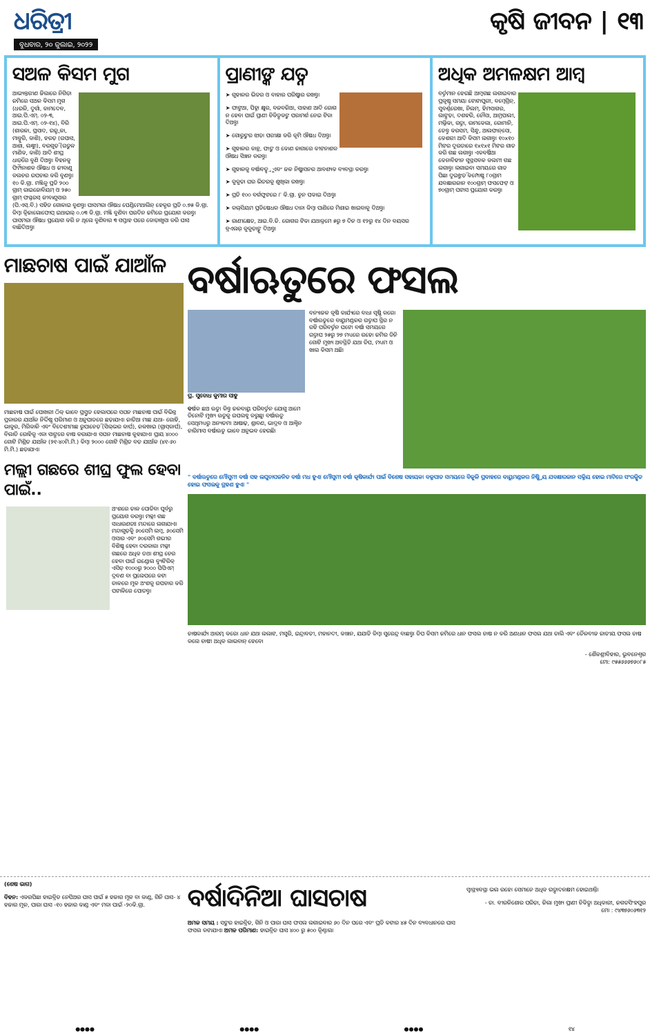ଧରିତ୍ରୀ
ବୁଧବାର, ୨୦ ଜୁଲାଇ, ୨୦୨୨
କୃଷି ଜୀବନ | ୧୩
ସଅଳ କିସମ ମୁଗ
ଆଭ୍ୟନ୍ତରୀଣ ଜିଲାରେ ନିଗିଡ଼ା ଜମିରେ ସଅଳ କିସମ ମୁଗ (ଧଉଳି, ଦୁର୍ଗା, କାମଦେବ, ଆଇ.ପି.ଏମ୍. ୦୨-୩, ଆଇ.ପି.ଏମ୍. ୦୨-୧୪), ବିରି (ଶାରଳା, ପ୍ରସାଦ, ଉଜ୍ଜ୍ୱଳା, ମାଳ୍ପୁରି, କାଶି), ହରଡ଼ (ଉପାସ, ଆଶା, ଲକ୍ଷ୍ମୀ), ବରଗୁଡ଼ି (ଉତ୍କଳ ମାଣିକ, କାଶି) ଆଦି ଶୀଘ୍ର ଧାଡ଼ିରେ ବୁଣି ଦିଅନ୍ତୁ। ବିହନକୁ ଫିମ୍ପିନାଶକ ଔଷଧ ଓ ଜୀବାଣୁ କଲଚର ଉପଚାର କରି ବୁଣନ୍ତୁ। ୧୦ କି.ଗ୍ରା. ମଞ୍ଜିକୁ ପ୍ରତି ୨୦୦ ଗ୍ରାମ୍ ରାଇଜୋବିୟମ୍ ଓ ୨୫୦ ଗ୍ରାମ୍ ଫସ୍ଫରସ୍ ଜୀବାଣୁସାର (ପି.ଏସ୍.ବି.) ସହିତ ଗୋଳାଇ ବୁଣନ୍ତୁ। ଘାସମରା ଔଷଧ ପେଣ୍ଡିମେଥାଲିନ୍ ହେକ୍ଟର ପ୍ରତି ୦.୭୫ କି.ଗ୍ରା. କିମ୍ବା କ୍ୱିଜାଲୋଫୋପ୍ ଇଥାଇଲ୍ ୦.୦୩ କି.ଗ୍ରା. ମଞ୍ଜି ବୁଣିବା ପରଦିନ ଜମିରେ ପ୍ରୟୋଗ କରନ୍ତୁ। ଘାସମରା ଔଷଧ ପ୍ରୟୋଗ କରି ନ ଥିଲେ ବୁଣିବାର ୩ ସପ୍ତାହ ପରେ କୋଡ଼ାଖୁସା କରି ଘାସ ବାଛିଦିଅନ୍ତୁ।
ପ୍ରାଣୀଙ୍କ ଯତ୍ନ
➤ ଗୁହାଳର ଭିତର ଓ ବାହାର ପରିଷ୍କାର ରଖନ୍ତୁ।
➤ ଫାଟୁଆ, ପିହ୍ନା କ୍ଷୁର, ବଜବଜିଆ, ସାହାଣ ଆଦି ରୋଗ ନ ହେବା ପାଇଁ ପ୍ରାଣୀ ଚିକିତ୍ସକଙ୍କ ପରାମର୍ଶ ନେଇ ଟିକା ଦିଅନ୍ତୁ।
➤ ଗୋରୁଙ୍କର ଝାଡ଼ା ପରୀକ୍ଷା କରି କୃମି ଔଷଧ ଦିଅନ୍ତୁ।
➤ ଗୁହାଳର କାନ୍ଥ, ଫାଙ୍କ ଓ କୋଣ ଜାଗାରେ କୀଟନାଶକ ଔଷଧ ସିଞ୍ଚନ କରନ୍ତୁ।
➤ ଗୁହାଳକୁ ବର୍ଷାବତ୍ସ୍ତୁ ଏବଂ ଜଳ ନିଷ୍କାସନର ଆବଶ୍ୟକ ବ୍ୟବସ୍ଥା କରନ୍ତୁ।
➤ କୁକୁଡ଼ା ଘର ଭିତରକୁ ଶୁଖିଲା ରଖନ୍ତୁ।
➤ ପ୍ରତି ୧୦୦ ବର୍ଗଫୁଟରେ ୮ କି.ଗ୍ରା. ଚୂନ ପକାଇ ଦିଅନ୍ତୁ।
➤ କଲ୍‌ସିୟମ ପ୍ରତିଷେଧକ ଔଷଧ ଦାନା କିମ୍ବା ପାଣିରେ ମିଶାଇ ଖାଇବାକୁ ଦିଅନ୍ତୁ।
➤ ରାଣୀକ୍ଷେତ, ଆଇ.ବି.ଡି. ରୋଗର ଟିକା ଯଥାକ୍ରମେ ୫ରୁ ୭ ଦିନ ଓ ୧୨ରୁ ୧୪ ଦିନ ବୟସର ବ୍ରଏଲର୍ କୁକୁଡ଼ାଙ୍କୁ ଦିଅନ୍ତୁ।
ଅଧିକ ଅମଳକ୍ଷମ ଆମ୍ବ
ବର୍ତ୍ତମାନ ହେଉଛି ଆମ୍ବଗଛ ଲଗାଇବାର ପ୍ରକୃଷ୍ଟ ସମୟ। ଟୋଟାପୁରୀ, ବମ୍ବେଗ୍ରିନ୍, ସୁବର୍ଣ୍ଣରେଖା, ନିଲମ୍, ହିମସାଗର, ଲାଙ୍ଗଡ଼ା, ଦଶହରି, ଚୌସା, ଆମ୍ରପାଲୀ, ମଲ୍ଲିକା, ରତ୍ନା, ରାମକେଲା, ରୋମାନି, ତେନ୍ତୁ କରସମ, ସିନ୍ଧୁ, ଆଲଫାନ୍‌ସୋ, କେଶରୀ ଆଦି କିସମ ଲଗାନ୍ତୁ। ୧୦x୧୦ ମିଟର ଦୂରତାରେ ୧x୧x୧ ମିଟର ଗାତ କରି ଗଛ ଲଗାନ୍ତୁ। ଏକବର୍ଷିଆ କେନାବିହୀନ ସୁସ୍ଥସବଳ କଲମୀ ଗଛ ଲଗାନ୍ତୁ। ଲଗାଇବା ସମୟରେ ଗାତ ପିଛା ଦୁଇଝୁଡ଼ି କମ୍ପୋଷ୍ଟ ୮୦ଗ୍ରାମ ଯବକ୍ଷାରଜାନ ୧୦୦ଗ୍ରାମ୍ ଫସଫେଟ୍ ଓ ୭୦ଗ୍ରାମ୍ ପଟାସ ପ୍ରୟୋଗ କରନ୍ତୁ।
ମାଛଚାଷ ପାଇଁ ଯାଆଁଳ
ମାଛଚାଷ ପାଇଁ ପୋଖରୀ ଠିକ୍ ଭାବେ ପ୍ରସ୍ତୁତ ହେଲାପରେ ସଘନ ମାଛଚାଷ ପାଇଁ ବିଭିନ୍ନ ପ୍ରକାରର ଯାଆଁଳ ନିର୍ଦ୍ଦିଷ୍ଟ ପରିମାଣ ଓ ଅନୁପାତରେ ଛଡ଼ାଯାଏ। ଜାତିଆ ମାଛ ଯଥା- ରୋହି, ଭାକୁର, ମିରିକାଳି ଏବଂ ବିଦେଶୀମାଛ ରୁପାଚେଡ଼ି (ସିଲ୍‌ଭର କାର୍ପ), ଜଳଖାଇ (ଗ୍ରାସ୍‌କାର୍ପ), ବିଲାତି ରୋହିକୁ ଏକା ସାଙ୍ଗରେ ଚାଷ କରାଯାଏ। ସଘନ ମାଛଚାଷ କୁହାଯାଏ। ପ୍ରାୟ ୪୦୦୦ ଗୋଟି ମିଶ୍ରିତ ଯାଆଁଳ (୨୧-୪୦ମି.ମି.) କିମ୍ବା ୨୦୦୦ ଗୋଟି ମିଶ୍ରିତ ବଡ଼ ଯାଆଁଳ (୪୧-୬୦ ମି.ମି.) ଛଡ଼ାଯାଏ।
ମଲ୍ଲୀ ଗଛରେ ଶୀଘ୍ର ଫୁଲ ହେବା ପାଇଁ..
ଅଂଶରେ ଡାଳ ପୋତିବା ପୂର୍ବରୁ ପ୍ରୟୋଗ କରନ୍ତୁ। ମଲ୍ଲୀ ଗଛ ସାଧାରଣତଃ ମନ୍ଦାରେ ଲଗାଯାଏ। ମନ୍ଦାଗୁଡ଼ିକୁ ୬୦ସେମି ଲମ୍ବ, ୬୦ସେମି ଓସାର ଏବଂ ୬୦ସେମି ଗଭୀର ବିଶିଷ୍ଟ ହେବା ଦରକାର। ମଲ୍ଲୀ ଗଛରେ ଅଧିକ ତଥା ଶୀଘ୍ର ଚେର ହେବା ପାଇଁ ଇଣ୍ଡୋଲ ବ୍ୟୁଟିରିକ୍ ଏସିଡ୍ ୧୦୦୦ରୁ ୨୦୦୦ ପିପିଏମ୍ ଦ୍ରବଣ ବା ପ୍ରଲେପରେ କଟା ଡାଳରେ ମୂଳ ଅଂଶକୁ ଉପଚାର କରି ପଟାଳିରେ ପୋତନ୍ତୁ।
ବର୍ଷାଋତୁରେ ଫସଲ
ପ୍ର. ସୁବୋଧ କୁମାର ସାହୁ
ବର୍ଷକ ଛଅ ଋତୁ। କିନ୍ତୁ ଜଳବାୟୁ ପରିବର୍ତ୍ତନ ଯୋଗୁ ଆମେ ତିନୋଟି ମୁଖ୍ୟ ଋତୁକୁ ଉପଲବ୍ଧ କରୁଛୁ। ବର୍ଷାଋତୁ ସେଥିମଧ୍ୟରୁ ଅନ୍ୟତମ। ଆଷାଢ଼, ଶ୍ରାବଣ, ଭାଦ୍ରବ ଓ ଆଶ୍ୱିନ ଚାରିମାସ ବର୍ଷାଋତୁ ଭାବେ ଅନୁଭବ ହେଉଛି।
ବନ୍ୟାଜଳ କୃଷି କାର୍ଯ୍ୟରେ ବାଧା ସୃଷ୍ଟି କରେ। ବର୍ଷାଋତୁରେ ବାୟୁମଣ୍ଡଳର ଉତ୍ତାପ ସ୍ଥିର ନ ରହି ପରିବର୍ତ୍ତନ ଘଟେ। ବର୍ଷା ସମୟରେ ଉତ୍ତାପ ୨୫ରୁ ୨୭ ମଧ୍ୟରେ ରହେ। ଜମିର ତିନି ଗୋଟି ମୁଖ୍ୟ ଅବସ୍ଥିତି ଯଥା ଡିପ, ମଧ୍ୟମ ଓ ଖାଲ କିସମ ଅଛି।
" ବର୍ଷାଋତୁରେ ମୌସୁମୀ ବର୍ଷା ସହ ଲଘୁଚାପଜନିତ ବର୍ଷା ମଧ ହୁଏ। ମୌସୁମୀ ବର୍ଷା କୃଷିକାର୍ଯ୍ୟ ପାଇଁ ବିଶେଷ ସହାୟକ। ବଜ୍ରପାତ ସମୟରେ ବିଜୁଳି ପ୍ରବାହରେ ବାୟୁମଣ୍ଡଳର ନିଷ୍କ୍ରିୟ ଯବକ୍ଷାରଜାନ ସକ୍ରିୟ ହୋଇ ମାଟିରେ ସଂରକ୍ଷିତ ହୋଇ ଫସଲକୁ ଗ୍ରହଣ ହୁଏ। "
ଚାଷକାର୍ଯ୍ୟ ଆରମ୍ଭ କରେ। ଧାନ ଯଥା ଲଲାଟ, ମସୁରି, ଇନ୍ଦ୍ରାବତୀ, ମହାନଦୀ, କାଞ୍ଚନ, ଯଯାତି କିମ୍ବା ସୁରେନ୍ଦ୍ର ବାଛନ୍ତୁ। ଡିପ କିସମ ଜମିରେ ଧାନ ଫସଲ ଚାଷ ନ କରି ଅଣଧାନ ଫସଲ ଯଥା ଡାଲି ଏବଂ ତୈଳବୀଜ ଜାତୀୟ ଫସଲ ଚାଷ କଲେ ଚାଷୀ ଅଧିକ ଲାଭବାନ୍ ହେବେ।
- ଶୈଳଶ୍ରୀବିହାର, ଭୁବନେଶ୍ୱର
ମୋ: ୯୫୫୬୬୬୭୬୦୮୫
(ଶେଷ ଭାଗ)
ବିହନ: ଏକରପିଛା ହାଇବ୍ରିଡ ନେପିଅର ଘାସ ପାଇଁ ୫ ହଜାର ମୂଳ ବା କାଣ୍ଡ, ଗିନି ଘାସ- ୪ ହଜାର ମୂଳ, ପାରା ଘାସ -୧୦ ହଜାର କାଣ୍ଡ ଏବଂ ମକା ପାଇଁ -୨୦କି.ଗ୍ରା.
ବର୍ଷାଦିନିଆ ଘାସଚାଷ
ଅମଳ ସମୟ : ସଙ୍କର ହାଇବ୍ରିଡ, ଗିନି ଓ ପାରା ଘାସ ଫସଲ ଲଗାଇବାର ୬୦ ଦିନ ପରେ ଏବଂ ପ୍ରତି କଟାର ୪୫ ଦିନ ବ୍ୟବଧାନରେ ଘାସ ଫସଲ କଟାଯାଏ। ଅମଳ ପରିମାଣ: ହାଇବ୍ରିଡ ଘାସ ୪୦୦ ରୁ ୫୦୦ କ୍ୱିଣ୍ଟାଲ।
ସ୍ୱାସ୍ଥ୍ୟାବସ୍ଥା ଭଲ ରହେ। ସେମାନେ ଅଧିକ ଉତ୍ପାଦନକ୍ଷମ ହୋଇଥାନ୍ତି।
- ଡା. ବୀରକିଶୋର ପରିଡ଼ା, ଜିଲା ମୁଖ୍ୟ ପ୍ରାଣୀ ଚିକିତ୍ସା ଅଧିକାରୀ, ଜଗତସିଂହପୁର
ମୋ : ୯୪୩୭୬୦୬୩୧୨
●●●● ●●●● ●●●● ୧୪